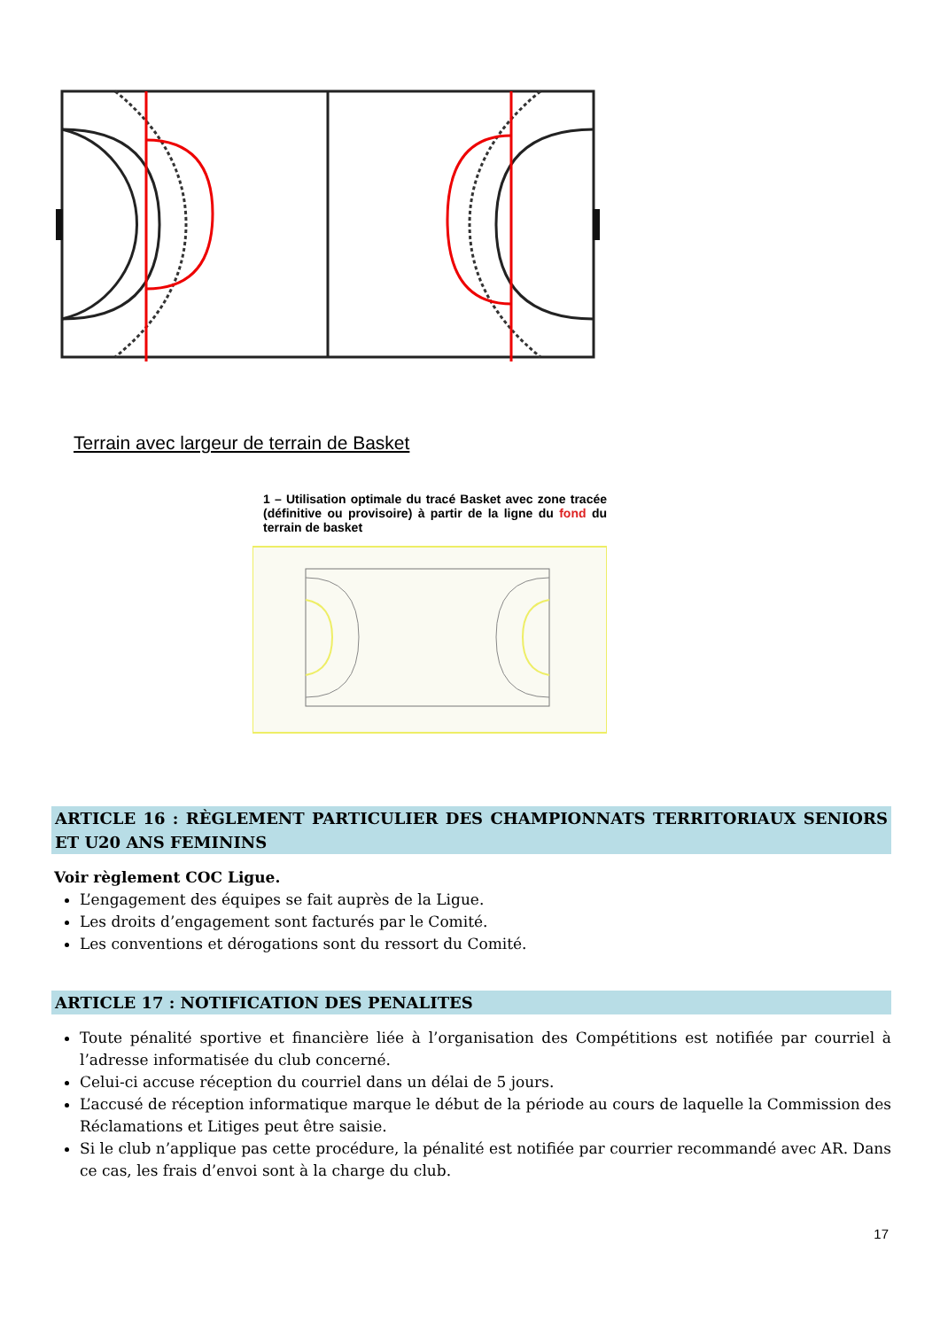Terrain avec largeur de terrain de Basket
1 – Utilisation optimale du tracé Basket avec zone tracée (définitive ou provisoire) à partir de la ligne du fond du terrain de basket
ARTICLE 16 : RÈGLEMENT PARTICULIER DES CHAMPIONNATS TERRITORIAUX SENIORS ET U20 ANS FEMININS
Voir règlement COC Ligue.
L’engagement des équipes se fait auprès de la Ligue.
Les droits d’engagement sont facturés par le Comité.
Les conventions et dérogations sont du ressort du Comité.
ARTICLE 17 : NOTIFICATION DES PENALITES
Toute pénalité sportive et financière liée à l’organisation des Compétitions est notifiée par courriel à l’adresse informatisée du club concerné.
Celui-ci accuse réception du courriel dans un délai de 5 jours.
L’accusé de réception informatique marque le début de la période au cours de laquelle la Commission des Réclamations et Litiges peut être saisie.
Si le club n’applique pas cette procédure, la pénalité est notifiée par courrier recommandé avec AR. Dans ce cas, les frais d’envoi sont à la charge du club.
17